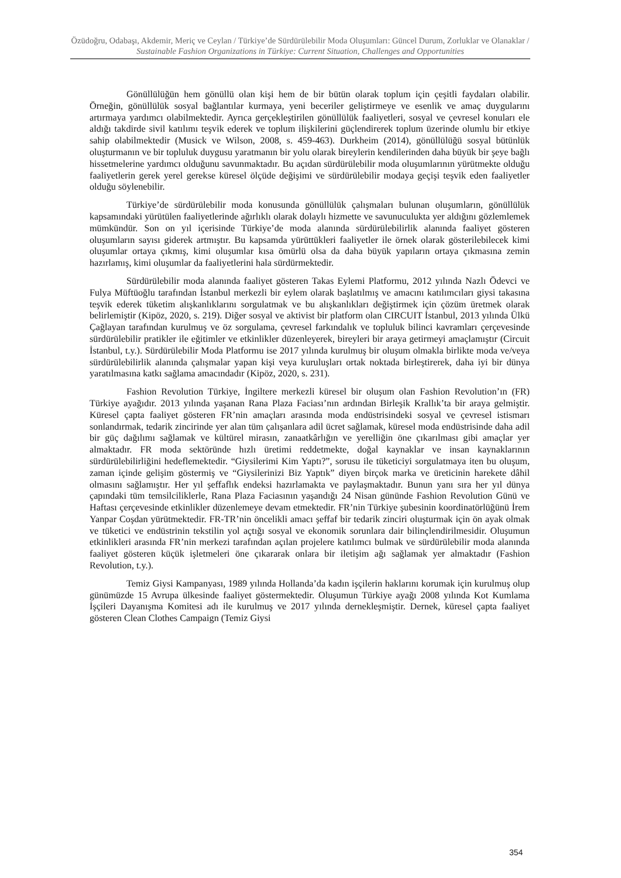Özüdoğru, Odabaşı, Akdemir, Meriç ve Ceylan / Türkiye’de Sürdürülebilir Moda Oluşumları: Güncel Durum, Zorluklar ve Olanaklar / Sustainable Fashion Organizations in Türkiye: Current Situation, Challenges and Opportunities
Gönüllülüğün hem gönüllü olan kişi hem de bir bütün olarak toplum için çeşitli faydaları olabilir. Örneğin, gönüllülük sosyal bağlantılar kurmaya, yeni beceriler geliştirmeye ve esenlik ve amaç duygularını artırmaya yardımcı olabilmektedir. Ayrıca gerçekleştirilen gönüllülük faaliyetleri, sosyal ve çevresel konuları ele aldığı takdirde sivil katılımı teşvik ederek ve toplum ilişkilerini güçlendirerek toplum üzerinde olumlu bir etkiye sahip olabilmektedir (Musick ve Wilson, 2008, s. 459-463). Durkheim (2014), gönüllülüğü sosyal bütünlük oluşturmanın ve bir topluluk duygusu yaratmanın bir yolu olarak bireylerin kendilerinden daha büyük bir şeye bağlı hissetmelerine yardımcı olduğunu savunmaktadır. Bu açıdan sürdürülebilir moda oluşumlarının yürütmekte olduğu faaliyetlerin gerek yerel gerekse küresel ölçüde değişimi ve sürdürülebilir modaya geçişi teşvik eden faaliyetler olduğu söylenebilir.
Türkiye’de sürdürülebilir moda konusunda gönüllülük çalışmaları bulunan oluşumların, gönüllülük kapsamındaki yürütülen faaliyetlerinde ağırlıklı olarak dolaylı hizmette ve savunuculukta yer aldığını gözlemlemek mümkündür. Son on yıl içerisinde Türkiye’de moda alanında sürdürülebilirlik alanında faaliyet gösteren oluşumların sayısı giderek artmıştır. Bu kapsamda yürüttükleri faaliyetler ile örnek olarak gösterilebilecek kimi oluşumlar ortaya çıkmış, kimi oluşumlar kısa ömürlü olsa da daha büyük yapıların ortaya çıkmasına zemin hazırlamış, kimi oluşumlar da faaliyetlerini hala sürdürmektedir.
Sürdürülebilir moda alanında faaliyet gösteren Takas Eylemi Platformu, 2012 yılında Nazlı Ödevci ve Fulya Müftüoğlu tarafından İstanbul merkezli bir eylem olarak başlatılmış ve amacını katılımcıları giysi takasına teşvik ederek tüketim alışkanlıklarını sorgulatmak ve bu alışkanlıkları değiştirmek için çözüm üretmek olarak belirlemiştir (Kipöz, 2020, s. 219). Diğer sosyal ve aktivist bir platform olan CIRCUIT İstanbul, 2013 yılında Ülkü Çağlayan tarafından kurulmuş ve öz sorgulama, çevresel farkındalık ve topluluk bilinci kavramları çerçevesinde sürdürülebilir pratikler ile eğitimler ve etkinlikler düzenleyerek, bireyleri bir araya getirmeyi amaçlamıştır (Circuit İstanbul, t.y.). Sürdürülebilir Moda Platformu ise 2017 yılında kurulmuş bir oluşum olmakla birlikte moda ve/veya sürdürülebilirlik alanında çalışmalar yapan kişi veya kuruluşları ortak noktada birleştirerek, daha iyi bir dünya yaratılmasına katkı sağlama amacındadır (Kipöz, 2020, s. 231).
Fashion Revolution Türkiye, İngiltere merkezli küresel bir oluşum olan Fashion Revolution’ın (FR) Türkiye ayağıdır. 2013 yılında yaşanan Rana Plaza Faciası’nın ardından Birleşik Krallık’ta bir araya gelmiştir. Küresel çapta faaliyet gösteren FR’nin amaçları arasında moda endüstrisindeki sosyal ve çevresel istismarı sonlandırmak, tedarik zincirinde yer alan tüm çalışanlara adil ücret sağlamak, küresel moda endüstrisinde daha adil bir güç dağılımı sağlamak ve kültürel mirasın, zanaatkârlığın ve yerelliğin öne çıkarılması gibi amaçlar yer almaktadır. FR moda sektöründe hızlı üretimi reddetmekte, doğal kaynaklar ve insan kaynaklarının sürdürülebilirliğini hedeflemektedir. “Giysilerimi Kim Yaptı?”, sorusu ile tüketiciyi sorgulatmaya iten bu oluşum, zaman içinde gelişim göstermiş ve “Giysilerinizi Biz Yaptık” diyen birçok marka ve üreticinin harekete dâhil olmasını sağlamıştır. Her yıl şeffaflık endeksi hazırlamakta ve paylaşmaktadır. Bunun yanı sıra her yıl dünya çapındaki tüm temsilciliklerle, Rana Plaza Faciasının yaşandığı 24 Nisan gününde Fashion Revolution Günü ve Haftası çerçevesinde etkinlikler düzenlemeye devam etmektedir. FR’nin Türkiye şubesinin koordinatörlüğünü İrem Yanpar Coşdan yürütmektedir. FR-TR’nin öncelikli amacı şeffaf bir tedarik zinciri oluşturmak için ön ayak olmak ve tüketici ve endüstrinin tekstilin yol açtığı sosyal ve ekonomik sorunlara dair bilinçlendirilmesidir. Oluşumun etkinlikleri arasında FR’nin merkezi tarafından açılan projelere katılımcı bulmak ve sürdürülebilir moda alanında faaliyet gösteren küçük işletmeleri öne çıkararak onlara bir iletişim ağı sağlamak yer almaktadır (Fashion Revolution, t.y.).
Temiz Giysi Kampanyası, 1989 yılında Hollanda’da kadın işçilerin haklarını korumak için kurulmuş olup günümüzde 15 Avrupa ülkesinde faaliyet göstermektedir. Oluşumun Türkiye ayağı 2008 yılında Kot Kumlama İşçileri Dayanışma Komitesi adı ile kurulmuş ve 2017 yılında dernekleşmiştir. Dernek, küresel çapta faaliyet gösteren Clean Clothes Campaign (Temiz Giysi
354